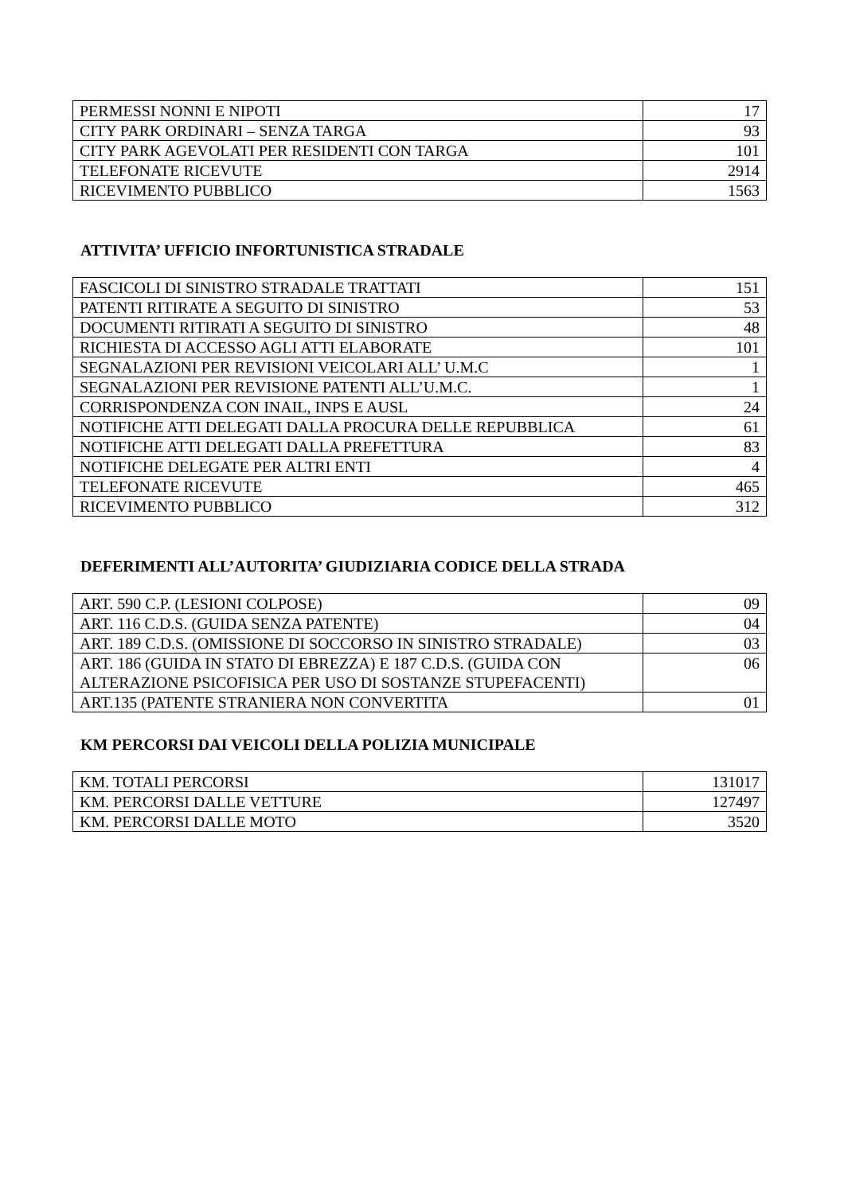| PERMESSI NONNI E NIPOTI | 17 |
| CITY PARK ORDINARI – SENZA TARGA | 93 |
| CITY PARK AGEVOLATI PER RESIDENTI CON TARGA | 101 |
| TELEFONATE RICEVUTE | 2914 |
| RICEVIMENTO PUBBLICO | 1563 |
ATTIVITA’ UFFICIO INFORTUNISTICA STRADALE
| FASCICOLI DI SINISTRO STRADALE TRATTATI | 151 |
| PATENTI RITIRATE A SEGUITO DI SINISTRO | 53 |
| DOCUMENTI RITIRATI A SEGUITO DI SINISTRO | 48 |
| RICHIESTA DI ACCESSO AGLI ATTI ELABORATE | 101 |
| SEGNALAZIONI PER REVISIONI VEICOLARI ALL’ U.M.C | 1 |
| SEGNALAZIONI PER REVISIONE PATENTI ALL’U.M.C. | 1 |
| CORRISPONDENZA CON INAIL, INPS E AUSL | 24 |
| NOTIFICHE ATTI DELEGATI DALLA PROCURA DELLE REPUBBLICA | 61 |
| NOTIFICHE ATTI DELEGATI DALLA PREFETTURA | 83 |
| NOTIFICHE DELEGATE PER ALTRI ENTI | 4 |
| TELEFONATE RICEVUTE | 465 |
| RICEVIMENTO PUBBLICO | 312 |
DEFERIMENTI ALL’AUTORITA’ GIUDIZIARIA CODICE DELLA STRADA
| ART. 590 C.P. (LESIONI COLPOSE) | 09 |
| ART. 116 C.D.S. (GUIDA SENZA PATENTE) | 04 |
| ART. 189 C.D.S. (OMISSIONE DI SOCCORSO IN SINISTRO STRADALE) | 03 |
| ART. 186 (GUIDA IN STATO DI EBREZZA) E 187 C.D.S. (GUIDA CON ALTERAZIONE PSICOFISICA PER USO DI SOSTANZE STUPEFACENTI) | 06 |
| ART.135 (PATENTE STRANIERA NON CONVERTITA | 01 |
KM PERCORSI DAI VEICOLI DELLA POLIZIA MUNICIPALE
| KM. TOTALI PERCORSI | 131017 |
| KM. PERCORSI DALLE VETTURE | 127497 |
| KM. PERCORSI DALLE MOTO | 3520 |